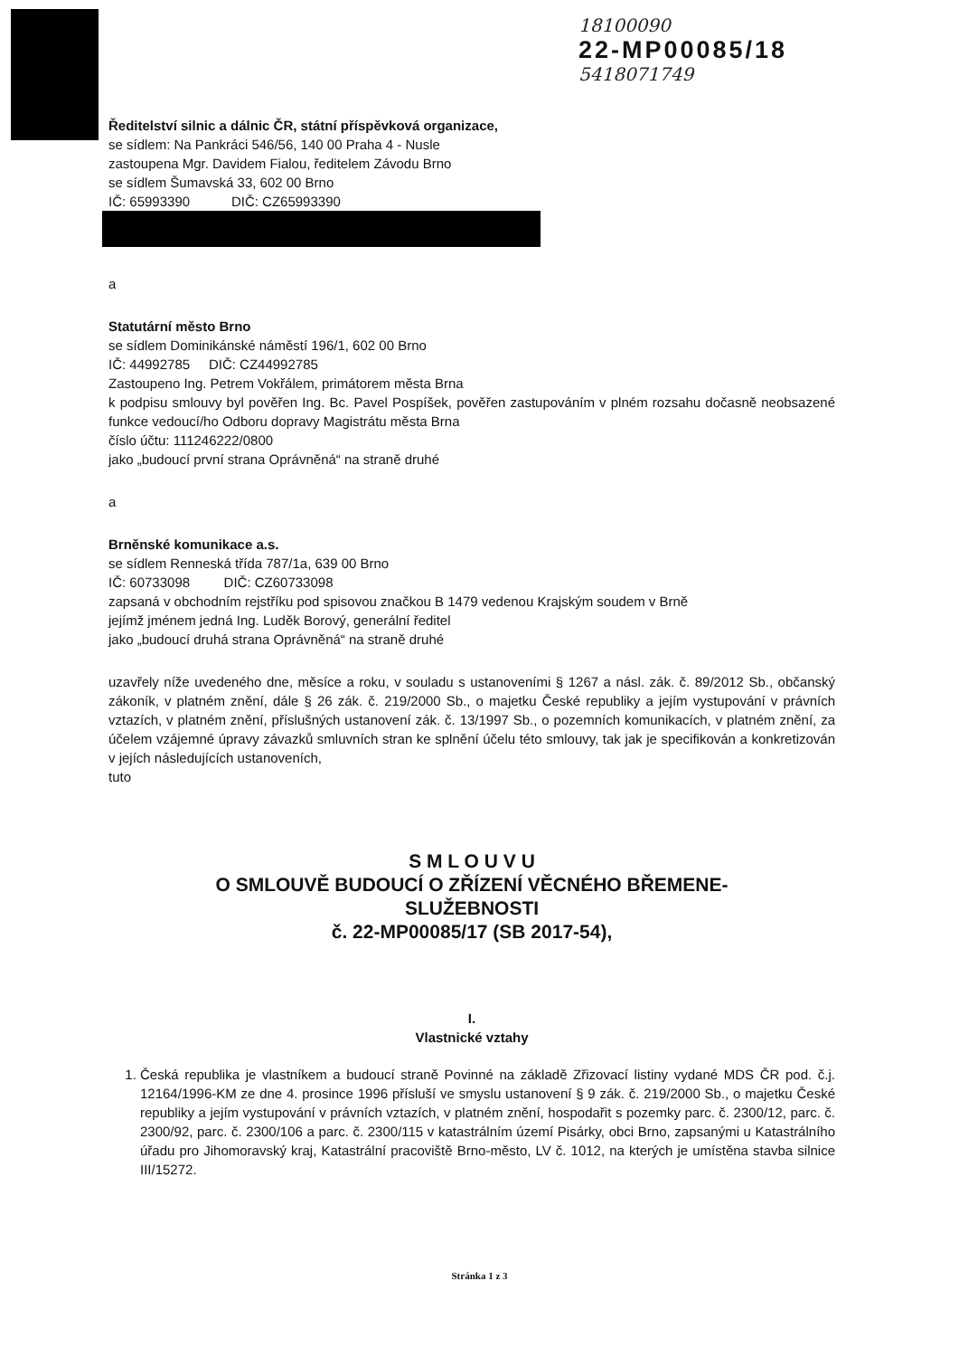18100090
22-MP00085/18
5418071749
Ředitelství silnic a dálnic ČR, státní příspěvková organizace,
se sídlem: Na Pankráci 546/56, 140 00 Praha 4 - Nusle
zastoupena Mgr. Davidem Fialou, ředitelem Závodu Brno
se sídlem Šumavská 33, 602 00 Brno
IČ: 65993390 DIČ: CZ65993390
a
Statutární město Brno
se sídlem Dominikánské náměstí 196/1, 602 00 Brno
IČ: 44992785 DIČ: CZ44992785
Zastoupeno Ing. Petrem Vokřálem, primátorem města Brna
k podpisu smlouvy byl pověřen Ing. Bc. Pavel Pospíšek, pověřen zastupováním v plném rozsahu dočasně neobsazené funkce vedoucí/ho Odboru dopravy Magistrátu města Brna
číslo účtu: 111246222/0800
jako „budoucí první strana Oprávněná“ na straně druhé
a
Brněnské komunikace a.s.
se sídlem Renneská třída 787/1a, 639 00 Brno
IČ: 60733098 DIČ: CZ60733098
zapsaná v obchodním rejstříku pod spisovou značkou B 1479 vedenou Krajským soudem v Brně
jejímž jménem jedná Ing. Luděk Borový, generální ředitel
jako „budoucí druhá strana Oprávněná“ na straně druhé
uzavřely níže uvedeného dne, měsíce a roku, v souladu s ustanoveními § 1267 a násl. zák. č. 89/2012 Sb., občanský zákoník, v platném znění, dále § 26 zák. č. 219/2000 Sb., o majetku České republiky a jejím vystupování v právních vztazích, v platném znění, příslušných ustanovení zák. č. 13/1997 Sb., o pozemních komunikacích, v platném znění, za účelem vzájemné úpravy závazků smluvních stran ke splnění účelu této smlouvy, tak jak je specifikován a konkretizován v jejích následujících ustanoveních,
tuto
S M L O U V U
O SMLOUVĚ BUDOUCÍ O ZŘÍZENÍ VĚCNÉHO BŘEMENE-
SLUŽEBNOSTI
č. 22-MP00085/17 (SB 2017-54),
I.
Vlastnické vztahy
1. Česká republika je vlastníkem a budoucí straně Povinné na základě Zřizovací listiny vydané MDS ČR pod. č.j. 12164/1996-KM ze dne 4. prosince 1996 přísluší ve smyslu ustanovení § 9 zák. č. 219/2000 Sb., o majetku České republiky a jejím vystupování v právních vztazích, v platném znění, hospodařit s pozemky parc. č. 2300/12, parc. č. 2300/92, parc. č. 2300/106 a parc. č. 2300/115 v katastrálním území Pisárky, obci Brno, zapsanými u Katastrálního úřadu pro Jihomoravský kraj, Katastrální pracoviště Brno-město, LV č. 1012, na kterých je umístěna stavba silnice III/15272.
Stránka 1 z 3